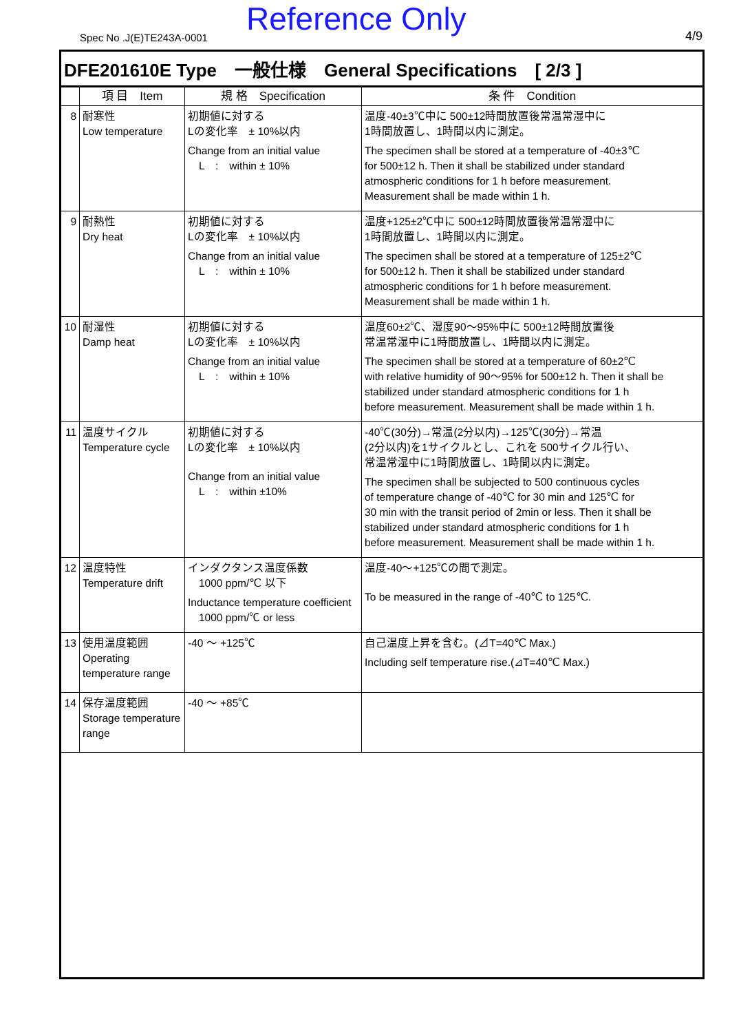Spec No .J(E)TE243A-0001 Reference Only 4/9
DFE201610E Type　一般仕様　General Specifications　[ 2/3 ]
| | 項 目 Item | 規 格 Specification | 条 件 Condition |
| --- | --- | --- | --- |
| 8 | 耐寒性 Low temperature | 初期値に対する Lの変化率 ± 10%以内 Change from an initial value L : within ± 10% | 温度-40±3℃中に 500±12時間放置後常温常湿中に 1時間放置し、1時間以内に測定。 The specimen shall be stored at a temperature of -40±3℃ for 500±12 h. Then it shall be stabilized under standard atmospheric conditions for 1 h before measurement. Measurement shall be made within 1 h. |
| 9 | 耐熱性 Dry heat | 初期値に対する Lの変化率 ± 10%以内 Change from an initial value L : within ± 10% | 温度+125±2℃中に 500±12時間放置後常温常湿中に 1時間放置し、1時間以内に測定。 The specimen shall be stored at a temperature of 125±2℃ for 500±12 h. Then it shall be stabilized under standard atmospheric conditions for 1 h before measurement. Measurement shall be made within 1 h. |
| 10 | 耐湿性 Damp heat | 初期値に対する Lの変化率 ± 10%以内 Change from an initial value L : within ± 10% | 温度60±2℃、湿度90～95%中に 500±12時間放置後 常温常湿中に1時間放置し、1時間以内に測定。 The specimen shall be stored at a temperature of 60±2℃ with relative humidity of 90～95% for 500±12 h. Then it shall be stabilized under standard atmospheric conditions for 1 h before measurement. Measurement shall be made within 1 h. |
| 11 | 温度サイクル Temperature cycle | 初期値に対する Lの変化率 ± 10%以内 Change from an initial value L : within ±10% | -40℃(30分)→常温(2分以内)→125℃(30分)→常温 (2分以内)を1サイクルとし、これを 500サイクル行い、 常温常湿中に1時間放置し、1時間以内に測定。 The specimen shall be subjected to 500 continuous cycles of temperature change of -40℃ for 30 min and 125℃ for 30 min with the transit period of 2min or less. Then it shall be stabilized under standard atmospheric conditions for 1 h before measurement. Measurement shall be made within 1 h. |
| 12 | 温度特性 Temperature drift | インダクタンス温度係数 1000 ppm/℃ 以下 Inductance temperature coefficient 1000 ppm/℃ or less | 温度-40～+125℃の間で測定。 To be measured in the range of -40℃ to 125℃. |
| 13 | 使用温度範囲 Operating temperature range | -40 ～ +125℃ | 自己温度上昇を含む。(⊿T=40℃ Max.) Including self temperature rise.(⊿T=40℃ Max.) |
| 14 | 保存温度範囲 Storage temperature range | -40 ～ +85℃ | |